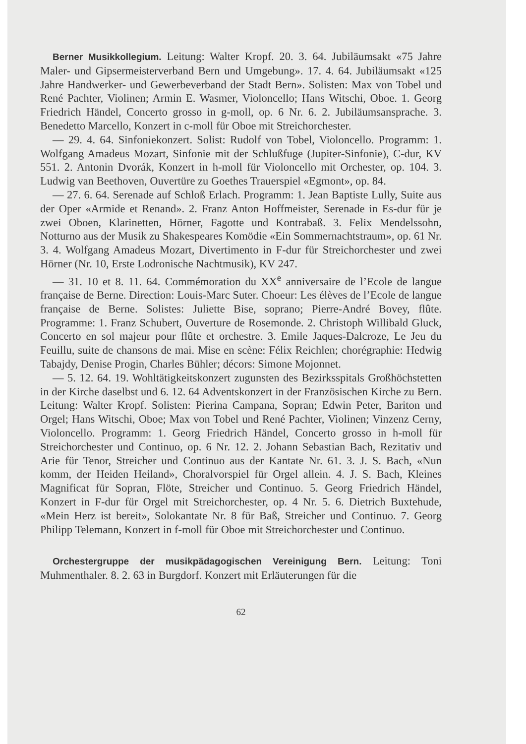Berner Musikkollegium. Leitung: Walter Kropf. 20. 3. 64. Jubiläumsakt «75 Jahre Maler- und Gipsermeisterverband Bern und Umgebung». 17. 4. 64. Jubiläumsakt «125 Jahre Handwerker- und Gewerbeverband der Stadt Bern». Solisten: Max von Tobel und René Pachter, Violinen; Armin E. Wasmer, Violoncello; Hans Witschi, Oboe. 1. Georg Friedrich Händel, Concerto grosso in g-moll, op. 6 Nr. 6. 2. Jubiläumsansprache. 3. Benedetto Marcello, Konzert in c-moll für Oboe mit Streichorchester.
— 29. 4. 64. Sinfoniekonzert. Solist: Rudolf von Tobel, Violoncello. Programm: 1. Wolfgang Amadeus Mozart, Sinfonie mit der Schlußfuge (Jupiter-Sinfonie), C-dur, KV 551. 2. Antonin Dvorák, Konzert in h-moll für Violoncello mit Orchester, op. 104. 3. Ludwig van Beethoven, Ouvertüre zu Goethes Trauerspiel «Egmont», op. 84.
— 27. 6. 64. Serenade auf Schloß Erlach. Programm: 1. Jean Baptiste Lully, Suite aus der Oper «Armide et Renand». 2. Franz Anton Hoffmeister, Serenade in Es-dur für je zwei Oboen, Klarinetten, Hörner, Fagotte und Kontrabaß. 3. Felix Mendelssohn, Notturno aus der Musik zu Shakespeares Komödie «Ein Sommernachtstraum», op. 61 Nr. 3. 4. Wolfgang Amadeus Mozart, Divertimento in F-dur für Streichorchester und zwei Hörner (Nr. 10, Erste Lodronische Nachtmusik), KV 247.
— 31. 10 et 8. 11. 64. Commémoration du XX<sup>e</sup> anniversaire de l’Ecole de langue française de Berne. Direction: Louis-Marc Suter. Choeur: Les élèves de l’Ecole de langue française de Berne. Solistes: Juliette Bise, soprano; Pierre-André Bovey, flûte. Programme: 1. Franz Schubert, Ouverture de Rosemonde. 2. Christoph Willibald Gluck, Concerto en sol majeur pour flûte et orchestre. 3. Emile Jaques-Dalcroze, Le Jeu du Feuillu, suite de chansons de mai. Mise en scène: Félix Reichlen; chorégraphie: Hedwig Tabajdy, Denise Progin, Charles Bühler; décors: Simone Mojonnet.
— 5. 12. 64. 19. Wohltätigkeitskonzert zugunsten des Bezirksspitals Großhöchstetten in der Kirche daselbst und 6. 12. 64 Adventskonzert in der Französischen Kirche zu Bern. Leitung: Walter Kropf. Solisten: Pierina Campana, Sopran; Edwin Peter, Bariton und Orgel; Hans Witschi, Oboe; Max von Tobel und René Pachter, Violinen; Vinzenz Cerny, Violoncello. Programm: 1. Georg Friedrich Händel, Concerto grosso in h-moll für Streichorchester und Continuo, op. 6 Nr. 12. 2. Johann Sebastian Bach, Rezitativ und Arie für Tenor, Streicher und Continuo aus der Kantate Nr. 61. 3. J. S. Bach, «Nun komm, der Heiden Heiland», Choralvorspiel für Orgel allein. 4. J. S. Bach, Kleines Magnificat für Sopran, Flöte, Streicher und Continuo. 5. Georg Friedrich Händel, Konzert in F-dur für Orgel mit Streichorchester, op. 4 Nr. 5. 6. Dietrich Buxtehude, «Mein Herz ist bereit», Solokantate Nr. 8 für Baß, Streicher und Continuo. 7. Georg Philipp Telemann, Konzert in f-moll für Oboe mit Streichorchester und Continuo.
Orchestergruppe der musikpädagogischen Vereinigung Bern. Leitung: Toni Muhmenthaler. 8. 2. 63 in Burgdorf. Konzert mit Erläuterungen für die
62